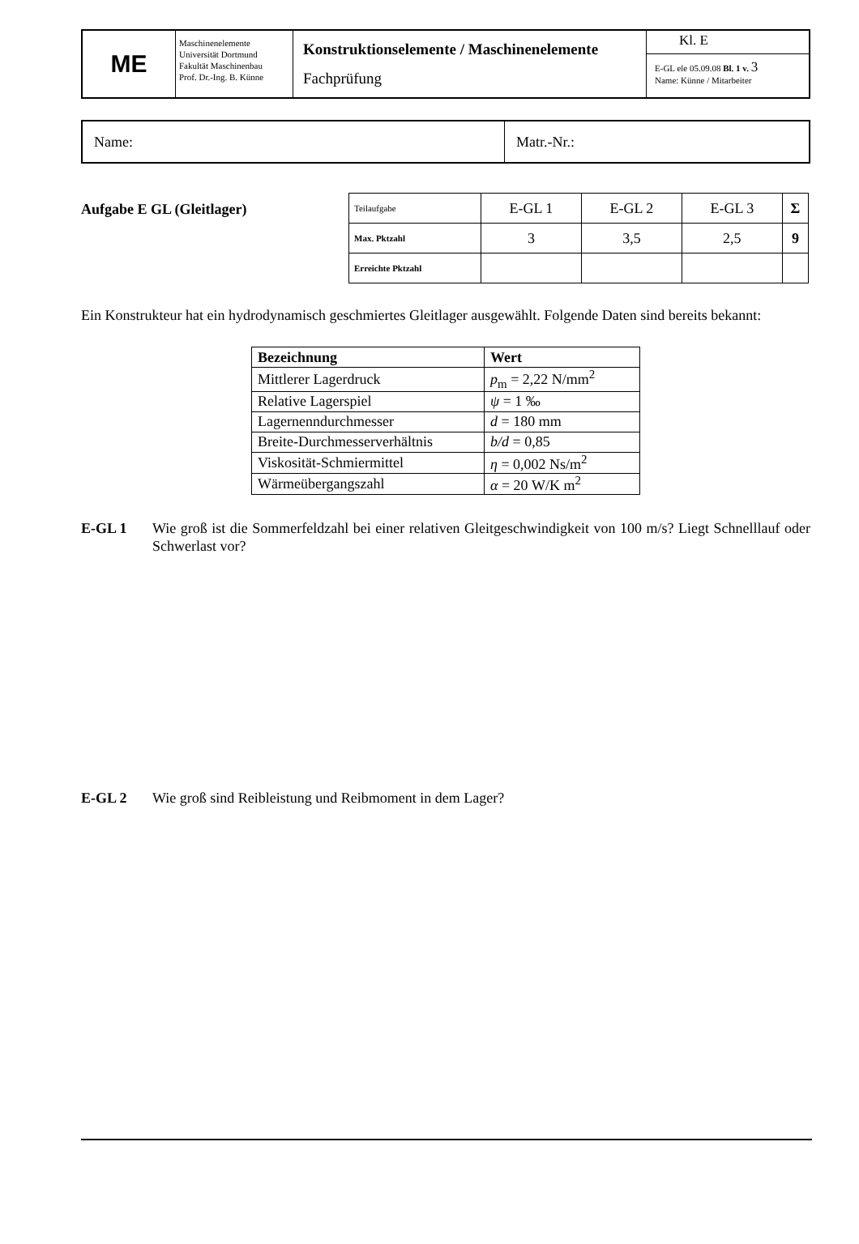| ΜΕ | Maschinenelemente Universität Dortmund Fakultät Maschinenbau Prof. Dr.-Ing. B. Künne | Konstruktionselemente / Maschinenelemente Fachprüfung | Kl. E E-GL ele 05.09.08 Bl. 1 v. 3 Name: Künne / Mitarbeiter |
| Name: | Matr.-Nr.: |
Aufgabe E GL (Gleitlager)
| Teilaufgabe | E-GL 1 | E-GL 2 | E-GL 3 | Σ |
| Max. Pktzahl | 3 | 3,5 | 2,5 | 9 |
| Erreichte Pktzahl | | | | |
Ein Konstrukteur hat ein hydrodynamisch geschmiertes Gleitlager ausgewählt. Folgende Daten sind bereits bekannt:
| Bezeichnung | Wert |
| Mittlerer Lagerdruck | p<sub>m</sub> = 2,22 N/mm<sup>2</sup> |
| Relative Lagerspiel | ψ = 1 ‰ |
| Lagernenndurchmesser | d = 180 mm |
| Breite-Durchmesserverhältnis | b/d = 0,85 |
| Viskosität-Schmiermittel | η = 0,002 Ns/m<sup>2</sup> |
| Wärmeübergangszahl | α = 20 W/K m<sup>2</sup> |
E-GL 1 Wie groß ist die Sommerfeldzahl bei einer relativen Gleitgeschwindigkeit von 100 m/s? Liegt Schnelllauf oder Schwerlast vor?
E-GL 2 Wie groß sind Reibleistung und Reibmoment in dem Lager?